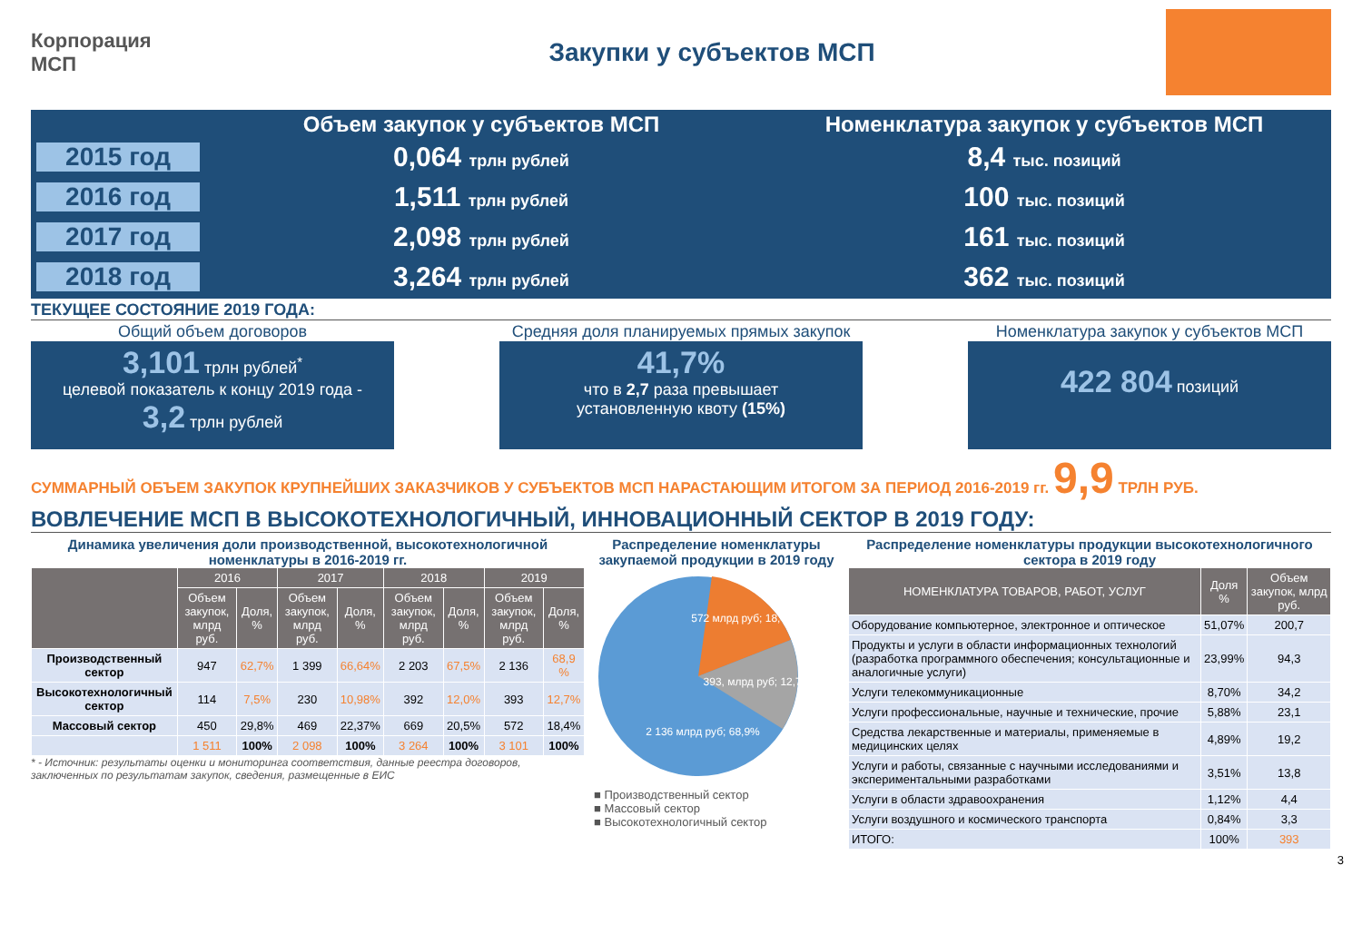Корпорация
МСП
Закупки у субъектов МСП
Объем закупок у субъектов МСП Номенклатура закупок у субъектов МСП
2015 год 0,064 трлн рублей
8,4 тыс. позиций
2016 год 1,511 трлн рублей
100 тыс. позиций
2017 год 2,098 трлн рублей
161 тыс. позиций
2018 год 3,264 трлн рублей
362 тыс. позиций
ТЕКУЩЕЕ СОСТОЯНИЕ 2019 ГОДА:
Общий объем договоров
3,101 трлн рублей<sup>*</sup>
целевой показатель к концу 2019 года -
3,2 трлн рублей
Средняя доля планируемых прямых закупок
41,7%
что в 2,7 раза превышает
установленную квоту (15%)
Номенклатура закупок у субъектов МСП
422 804 позиций
СУММАРНЫЙ ОБЪЕМ ЗАКУПОК КРУПНЕЙШИХ ЗАКАЗЧИКОВ У СУБЪЕКТОВ МСП НАРАСТАЮЩИМ ИТОГОМ ЗА ПЕРИОД 2016-2019 гг. 9,9 ТРЛН РУБ.
ВОВЛЕЧЕНИЕ МСП В ВЫСОКОТЕХНОЛОГИЧНЫЙ, ИННОВАЦИОННЫЙ СЕКТОР В 2019 ГОДУ:
Динамика увеличения доли производственной, высокотехнологичной номенклатуры в 2016-2019 гг.
| | 2016 | | 2017 | | 2018 | | 2019 | |
| --- | --- | --- | --- | --- | --- | --- | --- | --- |
| | Объем закупок, млрд руб. | Доля, % | Объем закупок, млрд руб. | Доля, % | Объем закупок, млрд руб. | Доля, % | Объем закупок, млрд руб. | Доля, % |
| Производственный сектор | 947 | 62,7% | 1 399 | 66,64% | 2 203 | 67,5% | 2 136 | 68,9 % |
| Высокотехнологичный сектор | 114 | 7,5% | 230 | 10,98% | 392 | 12,0% | 393 | 12,7% |
| Массовый сектор | 450 | 29,8% | 469 | 22,37% | 669 | 20,5% | 572 | 18,4% |
| | 1 511 | 100% | 2 098 | 100% | 3 264 | 100% | 3 101 | 100% |
* - Источник: результаты оценки и мониторинга соответствия, данные реестра договоров, заключенных по результатам закупок, сведения, размещенные в ЕИС
Распределение номенклатуры закупаемой продукции в 2019 году
572 млрд руб; 18,4%
393, млрд руб; 12,7%
2 136 млрд руб; 68,9%
■ Производственный сектор
■ Массовый сектор
■ Высокотехнологичный сектор
Распределение номенклатуры продукции высокотехнологичного сектора в 2019 году
| НОМЕНКЛАТУРА ТОВАРОВ, РАБОТ, УСЛУГ | Доля % | Объем закупок, млрд руб. |
| --- | --- | --- |
| Оборудование компьютерное, электронное и оптическое | 51,07% | 200,7 |
| Продукты и услуги в области информационных технологий (разработка программного обеспечения; консультационные и аналогичные услуги) | 23,99% | 94,3 |
| Услуги телекоммуникационные | 8,70% | 34,2 |
| Услуги профессиональные, научные и технические, прочие | 5,88% | 23,1 |
| Средства лекарственные и материалы, применяемые в медицинских целях | 4,89% | 19,2 |
| Услуги и работы, связанные с научными исследованиями и экспериментальными разработками | 3,51% | 13,8 |
| Услуги в области здравоохранения | 1,12% | 4,4 |
| Услуги воздушного и космического транспорта | 0,84% | 3,3 |
| ИТОГО: | 100% | 393 |
3